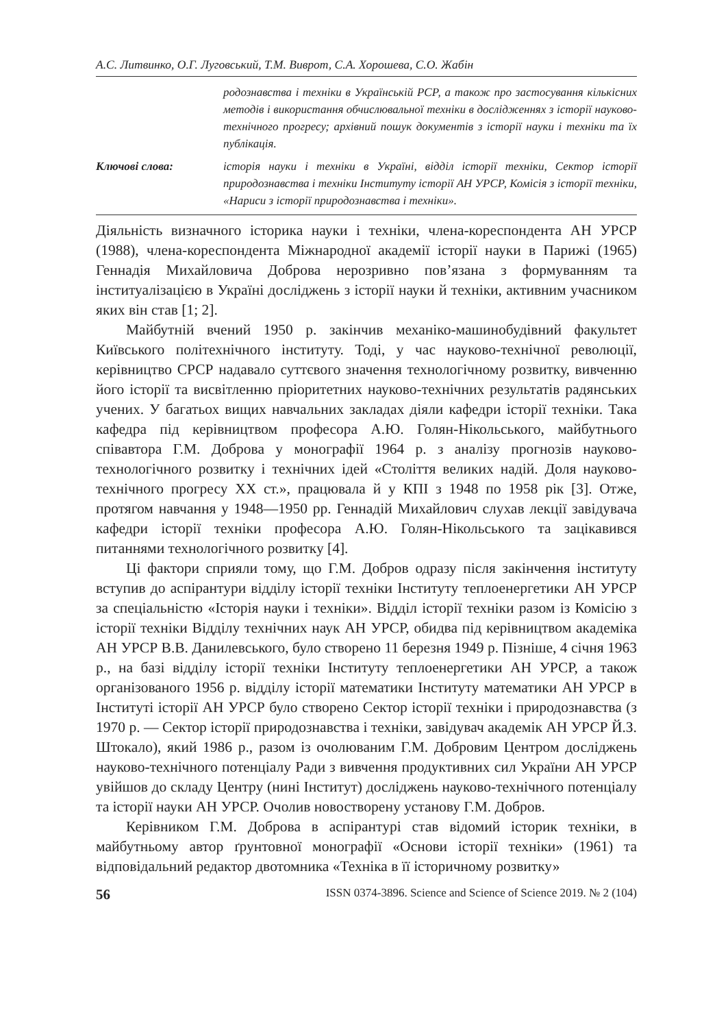А.С. Литвинко, О.Г. Луговський, Т.М. Виврот, С.А. Хорошева, С.О. Жабін
родознавства і техніки в Українській РСР, а також про застосування кількісних методів і використання обчислювальної техніки в дослідженнях з історії науково-технічного прогресу; архівний пошук документів з історії науки і техніки та їх публікація.
Ключові слова: історія науки і техніки в Україні, відділ історії техніки, Сектор історії природознавства і техніки Інституту історії АН УРСР, Комісія з історії техніки, «Нариси з історії природознавства і техніки».
Діяльність визначного історика науки і техніки, члена-кореспондента АН УРСР (1988), члена-кореспондента Міжнародної академії історії науки в Парижі (1965) Геннадія Михайловича Доброва нерозривно пов’язана з формуванням та інституалізацією в Україні досліджень з історії науки й техніки, активним учасником яких він став [1; 2].
Майбутній вчений 1950 р. закінчив механіко-машинобудівний факультет Київського політехнічного інституту. Тоді, у час науково-технічної революції, керівництво СРСР надавало суттєвого значення технологічному розвитку, вивченню його історії та висвітленню пріоритетних науково-технічних результатів радянських учених. У багатьох вищих навчальних закладах діяли кафедри історії техніки. Така кафедра під керівництвом професора А.Ю. Голян-Нікольського, майбутнього співавтора Г.М. Доброва у монографії 1964 р. з аналізу прогнозів науково-технологічного розвитку і технічних ідей «Століття великих надій. Доля науково-технічного прогресу XX ст.», працювала й у КПІ з 1948 по 1958 рік [3]. Отже, протягом навчання у 1948—1950 рр. Геннадій Михайлович слухав лекції завідувача кафедри історії техніки професора А.Ю. Голян-Нікольського та зацікавився питаннями технологічного розвитку [4].
Ці фактори сприяли тому, що Г.М. Добров одразу після закінчення інституту вступив до аспірантури відділу історії техніки Інституту теплоенергетики АН УРСР за спеціальністю «Історія науки і техніки». Відділ історії техніки разом із Комісію з історії техніки Відділу технічних наук АН УРСР, обидва під керівництвом академіка АН УРСР В.В. Данилевського, було створено 11 березня 1949 р. Пізніше, 4 січня 1963 р., на базі відділу історії техніки Інституту теплоенергетики АН УРСР, а також організованого 1956 р. відділу історії математики Інституту математики АН УРСР в Інституті історії АН УРСР було створено Сектор історії техніки і природознавства (з 1970 р. — Сектор історії природознавства і техніки, завідувач академік АН УРСР Й.З. Штокало), який 1986 р., разом із очолюваним Г.М. Добровим Центром досліджень науково-технічного потенціалу Ради з вивчення продуктивних сил України АН УРСР увійшов до складу Центру (нині Інститут) досліджень науково-технічного потенціалу та історії науки АН УРСР. Очолив новостворену установу Г.М. Добров.
Керівником Г.М. Доброва в аспірантурі став відомий історик техніки, в майбутньому автор ґрунтовної монографії «Основи історії техніки» (1961) та відповідальний редактор двотомника «Техніка в її історичному розвитку»
56 ISSN 0374-3896. Science and Science of Science 2019. № 2 (104)